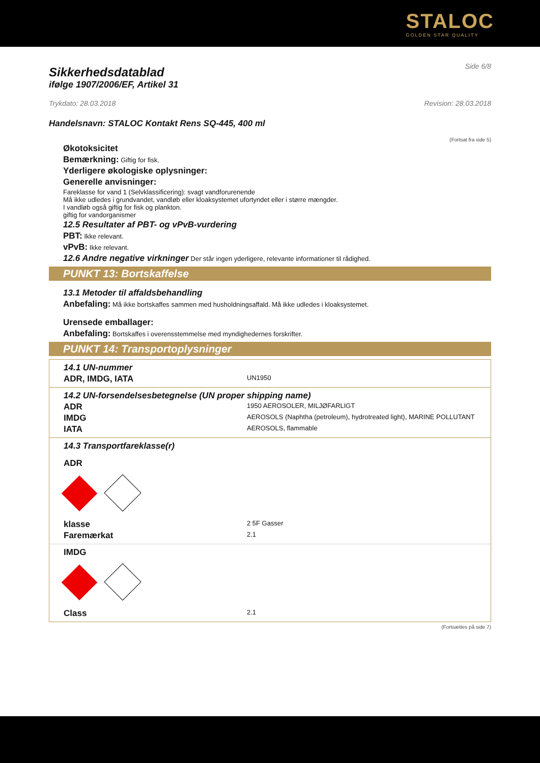STALOC
GOLDEN STAR QUALITY
Side 6/8
Sikkerhedsdatablad
ifølge 1907/2006/EF, Artikel 31
Trykdato: 28.03.2018 Revision: 28.03.2018
Handelsnavn: STALOC Kontakt Rens SQ-445, 400 ml
(Fortsat fra side 5)
Økotoksicitet
Bemærkning: Giftig for fisk.
Yderligere økologiske oplysninger:
Generelle anvisninger:
Fareklasse for vand 1 (Selvklassificering): svagt vandforurenende
Må ikke udledes i grundvandet, vandløb eller kloaksystemet ufortyndet eller i større mængder.
I vandløb også giftig for fisk og plankton.
giftig for vandorganismer
12.5 Resultater af PBT- og vPvB-vurdering
PBT: Ikke relevant.
vPvB: Ikke relevant.
12.6 Andre negative virkninger Der står ingen yderligere, relevante informationer til rådighed.
PUNKT 13: Bortskaffelse
13.1 Metoder til affaldsbehandling
Anbefaling: Må ikke bortskaffes sammen med husholdningsaffald. Må ikke udledes i kloaksystemet.
Urensede emballager:
Anbefaling: Bortskaffes i overensstemmelse med myndighedernes forskrifter.
PUNKT 14: Transportoplysninger
14.1 UN-nummer
ADR, IMDG, IATA UN1950
14.2 UN-forsendelsesbetegnelse (UN proper shipping name)
ADR 1950 AEROSOLER, MILJØFARLIGT
IMDG AEROSOLS (Naphtha (petroleum), hydrotreated light), MARINE POLLUTANT
IATA AEROSOLS, flammable
14.3 Transportfareklasse(r)
ADR
klasse 2 5F Gasser
Faremærkat 2.1
IMDG
Class 2.1
(Fortsættes på side 7)